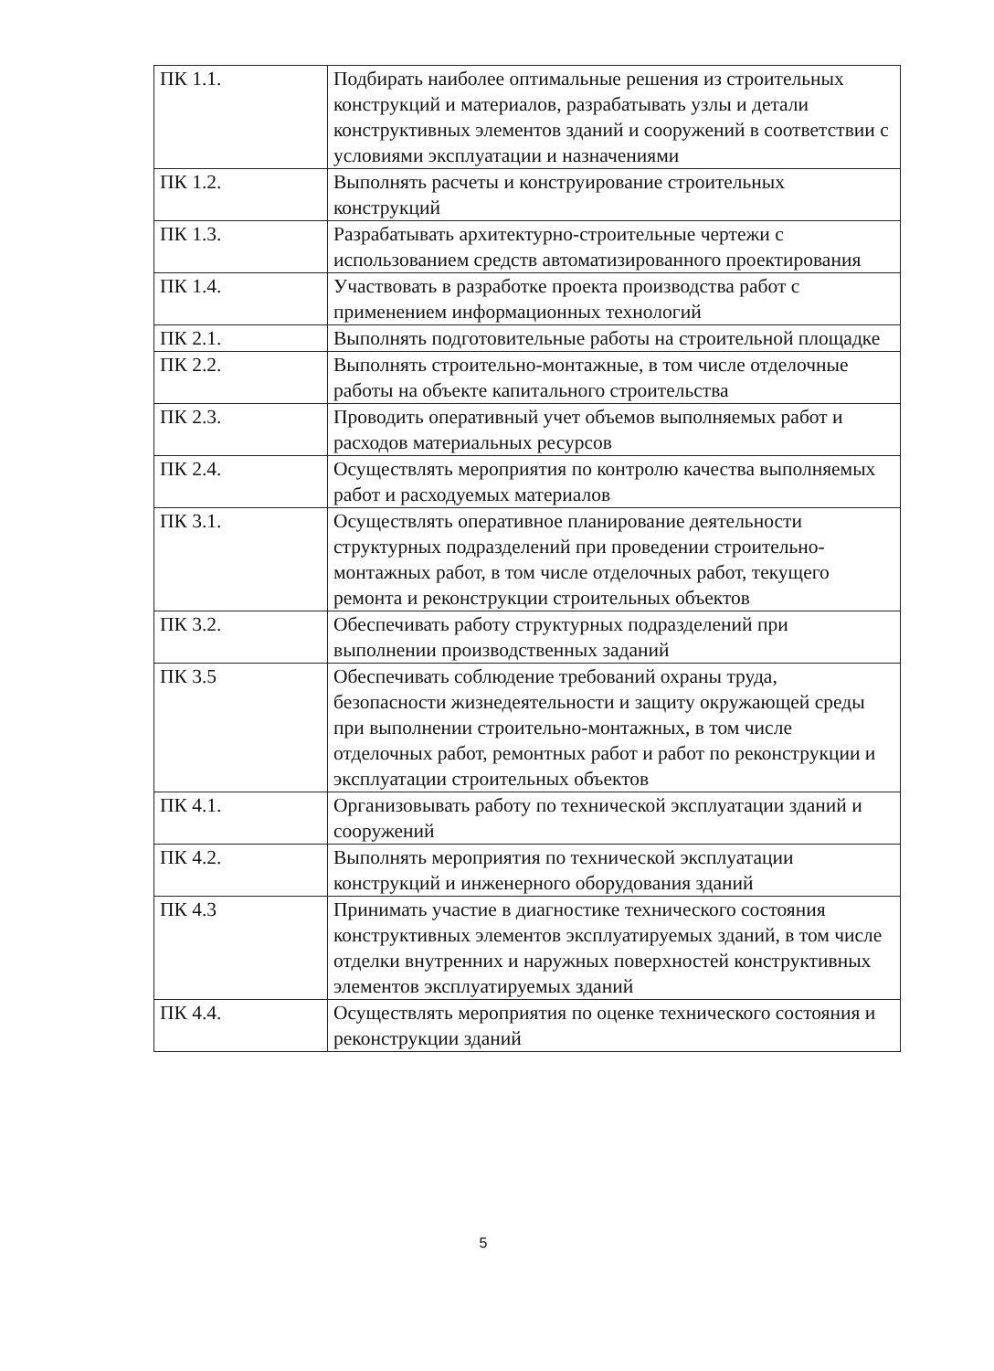| ПК 1.1. | Подбирать наиболее оптимальные решения из строительных конструкций и материалов, разрабатывать узлы и детали конструктивных элементов зданий и сооружений в соответствии с условиями эксплуатации и назначениями |
| ПК 1.2. | Выполнять расчеты и конструирование строительных конструкций |
| ПК 1.3. | Разрабатывать архитектурно-строительные чертежи с использованием средств автоматизированного проектирования |
| ПК 1.4. | Участвовать в разработке проекта производства работ с применением информационных технологий |
| ПК 2.1. | Выполнять подготовительные работы на строительной площадке |
| ПК 2.2. | Выполнять строительно-монтажные, в том числе отделочные работы на объекте капитального строительства |
| ПК 2.3. | Проводить оперативный учет объемов выполняемых работ и расходов материальных ресурсов |
| ПК 2.4. | Осуществлять мероприятия по контролю качества выполняемых работ и расходуемых материалов |
| ПК 3.1. | Осуществлять оперативное планирование деятельности структурных подразделений при проведении строительно-монтажных работ, в том числе отделочных работ, текущего ремонта и реконструкции строительных объектов |
| ПК 3.2. | Обеспечивать работу структурных подразделений при выполнении производственных заданий |
| ПК 3.5 | Обеспечивать соблюдение требований охраны труда, безопасности жизнедеятельности и защиту окружающей среды при выполнении строительно-монтажных, в том числе отделочных работ, ремонтных работ и работ по реконструкции и эксплуатации строительных объектов |
| ПК 4.1. | Организовывать работу по технической эксплуатации зданий и сооружений |
| ПК 4.2. | Выполнять мероприятия по технической эксплуатации конструкций и инженерного оборудования зданий |
| ПК 4.3 | Принимать участие в диагностике технического состояния конструктивных элементов эксплуатируемых зданий, в том числе отделки внутренних и наружных поверхностей конструктивных элементов эксплуатируемых зданий |
| ПК 4.4. | Осуществлять мероприятия по оценке технического состояния и реконструкции зданий |
5